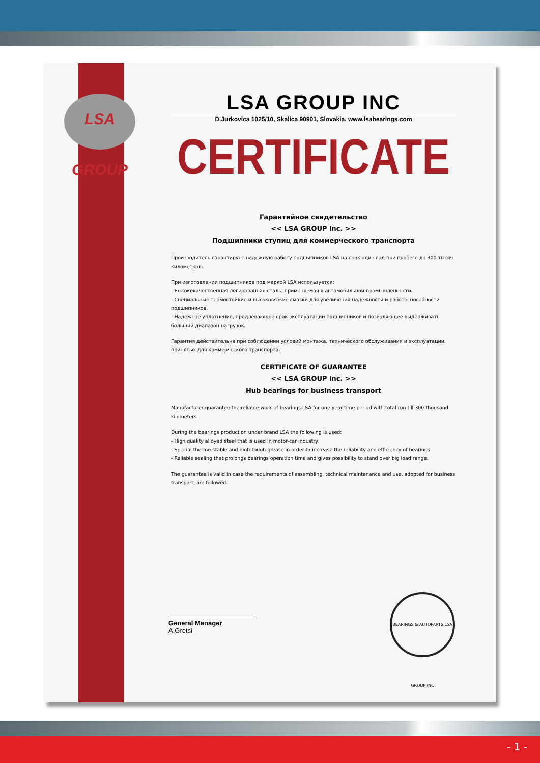LSA GROUP
LSA GROUP INC
D.Jurkovica 1025/10, Skalica 90901, Slovakia, www.lsabearings.com
CERTIFICATE
Гарантийное свидетельство
<< LSA GROUP inc. >>
Подшипники ступиц для коммерческого транспорта
Производитель гарантирует надежную работу подшипников LSA на срок один год при пробеге до 300 тысяч километров.
При изготовлении подшипников под маркой LSA используется:
- Высококачественная легированная сталь, применяемая в автомобильной промышленности.
- Специальные термостойкие и высоковязкие смазки для увеличения надежности и работоспособности подшипников.
- Надежное уплотнение, продлевающее срок эксплуатации подшипников и позволяющее выдерживать больший диапазон нагрузок.
Гарантия действительна при соблюдении условий монтажа, технического обслуживания и эксплуатации, принятых для коммерческого транспорта.
CERTIFICATE OF GUARANTEE
<< LSA GROUP inc. >>
Hub bearings for business transport
Manufacturer guarantee the reliable work of bearings LSA for one year time period with total run till 300 thousand kilometers
During the bearings production under brand LSA the following is used:
- High quality alloyed steel that is used in motor-car industry.
- Special thermo-stable and high-tough grease in order to increase the reliability and efficiency of bearings.
- Reliable sealing that prolongs bearings operation time and gives possibility to stand over big load range.
The guarantee is valid in case the requirements of assembling, technical maintenance and use, adopted for business transport, are followed.
General Manager
A.Gretsi
BEARINGS & AUTOPARTS LSA GROUP INC
- 1 -